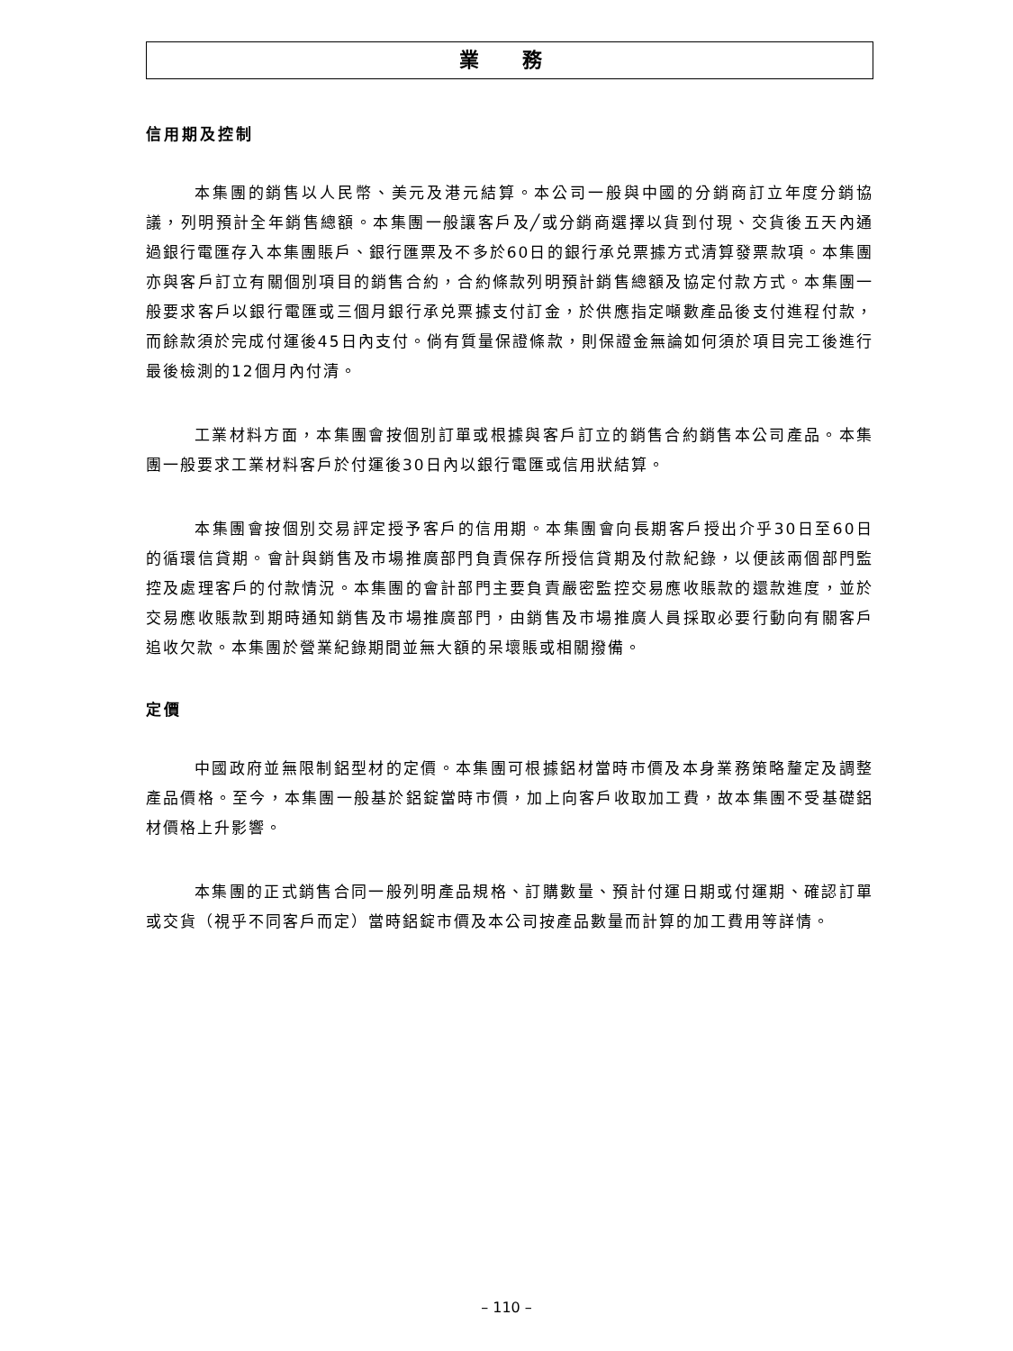業 務
信用期及控制
本集團的銷售以人民幣、美元及港元結算。本公司一般與中國的分銷商訂立年度分銷協議，列明預計全年銷售總額。本集團一般讓客戶及╱或分銷商選擇以貨到付現、交貨後五天內通過銀行電匯存入本集團賬戶、銀行匯票及不多於60日的銀行承兑票據方式清算發票款項。本集團亦與客戶訂立有關個別項目的銷售合約，合約條款列明預計銷售總額及協定付款方式。本集團一般要求客戶以銀行電匯或三個月銀行承兑票據支付訂金，於供應指定噸數產品後支付進程付款，而餘款須於完成付運後45日內支付。倘有質量保證條款，則保證金無論如何須於項目完工後進行最後檢測的12個月內付清。
工業材料方面，本集團會按個別訂單或根據與客戶訂立的銷售合約銷售本公司產品。本集團一般要求工業材料客戶於付運後30日內以銀行電匯或信用狀結算。
本集團會按個別交易評定授予客戶的信用期。本集團會向長期客戶授出介乎30日至60日的循環信貸期。會計與銷售及市場推廣部門負責保存所授信貸期及付款紀錄，以便該兩個部門監控及處理客戶的付款情況。本集團的會計部門主要負責嚴密監控交易應收賬款的還款進度，並於交易應收賬款到期時通知銷售及市場推廣部門，由銷售及市場推廣人員採取必要行動向有關客戶追收欠款。本集團於營業紀錄期間並無大額的呆壞賬或相關撥備。
定價
中國政府並無限制鋁型材的定價。本集團可根據鋁材當時市價及本身業務策略釐定及調整產品價格。至今，本集團一般基於鋁錠當時市價，加上向客戶收取加工費，故本集團不受基礎鋁材價格上升影響。
本集團的正式銷售合同一般列明產品規格、訂購數量、預計付運日期或付運期、確認訂單或交貨（視乎不同客戶而定）當時鋁錠市價及本公司按產品數量而計算的加工費用等詳情。
– 110 –